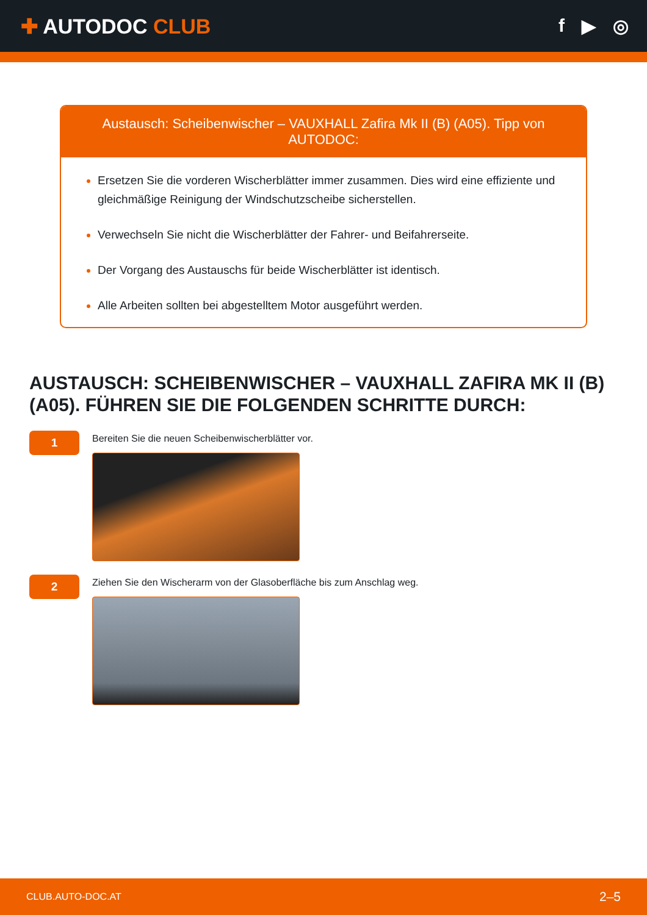✚ AUTODOC CLUB f ▶ ◎
Austausch: Scheibenwischer – VAUXHALL Zafira Mk II (B) (A05). Tipp von AUTODOC:
Ersetzen Sie die vorderen Wischerblätter immer zusammen. Dies wird eine effiziente und gleichmäßige Reinigung der Windschutzscheibe sicherstellen.
Verwechseln Sie nicht die Wischerblätter der Fahrer- und Beifahrerseite.
Der Vorgang des Austauschs für beide Wischerblätter ist identisch.
Alle Arbeiten sollten bei abgestelltem Motor ausgeführt werden.
AUSTAUSCH: SCHEIBENWISCHER – VAUXHALL ZAFIRA MK II (B) (A05). FÜHREN SIE DIE FOLGENDEN SCHRITTE DURCH:
1
Bereiten Sie die neuen Scheibenwischerblätter vor.
2
Ziehen Sie den Wischerarm von der Glasoberfläche bis zum Anschlag weg.
CLUB.AUTO-DOC.AT 2–5